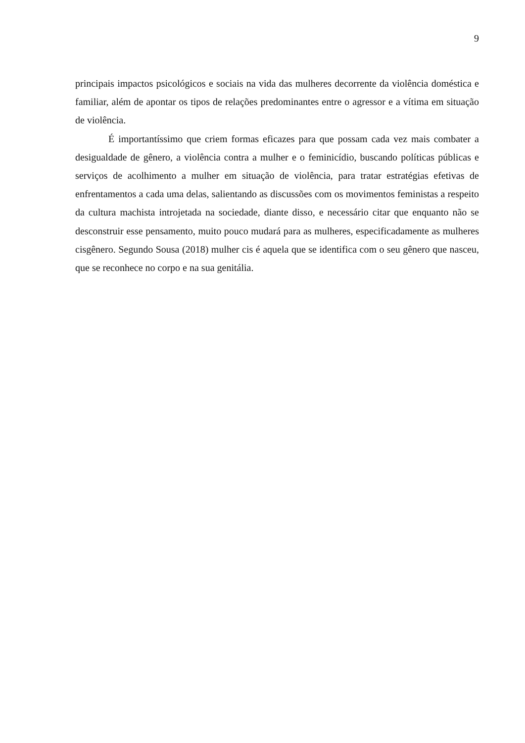9
principais impactos psicológicos e sociais na vida das mulheres decorrente da violência doméstica e familiar, além de apontar os tipos de relações predominantes entre o agressor e a vítima em situação de violência.
É importantíssimo que criem formas eficazes para que possam cada vez mais combater a desigualdade de gênero, a violência contra a mulher e o feminicídio, buscando políticas públicas e serviços de acolhimento a mulher em situação de violência, para tratar estratégias efetivas de enfrentamentos a cada uma delas, salientando as discussões com os movimentos feministas a respeito da cultura machista introjetada na sociedade, diante disso, e necessário citar que enquanto não se desconstruir esse pensamento, muito pouco mudará para as mulheres, especificadamente as mulheres cisgênero. Segundo Sousa (2018) mulher cis é aquela que se identifica com o seu gênero que nasceu, que se reconhece no corpo e na sua genitália.